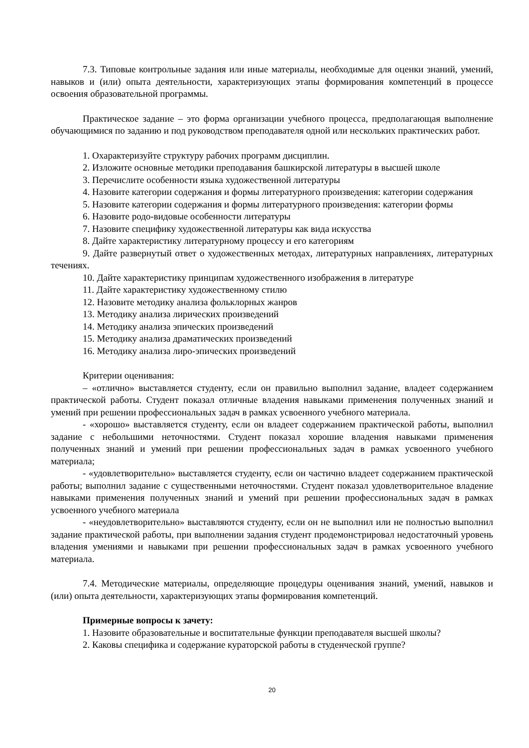7.3. Типовые контрольные задания или иные материалы, необходимые для оценки знаний, умений, навыков и (или) опыта деятельности, характеризующих этапы формирования компетенций в процессе освоения образовательной программы.
Практическое задание – это форма организации учебного процесса, предполагающая выполнение обучающимися по заданию и под руководством преподавателя одной или нескольких практических работ.
1. Охарактеризуйте структуру рабочих программ дисциплин.
2. Изложите основные методики преподавания башкирской литературы в высшей школе
3. Перечислите особенности языка художественной литературы
4. Назовите категории содержания и формы литературного произведения: категории содержания
5. Назовите категории содержания и формы литературного произведения: категории формы
6. Назовите родо-видовые особенности литературы
7. Назовите специфику художественной литературы как вида искусства
8. Дайте характеристику литературному процессу и его категориям
9. Дайте развернутый ответ о художественных методах, литературных направлениях, литературных течениях.
10. Дайте характеристику принципам художественного изображения в литературе
11. Дайте характеристику художественному стилю
12. Назовите методику анализа фольклорных жанров
13. Методику анализа лирических произведений
14. Методику анализа эпических произведений
15. Методику анализа драматических произведений
16. Методику анализа лиро-эпических произведений
Критерии оценивания:
– «отлично» выставляется студенту, если он правильно выполнил задание, владеет содержанием практической работы. Студент показал отличные владения навыками применения полученных знаний и умений при решении профессиональных задач в рамках усвоенного учебного материала.
- «хорошо» выставляется студенту, если он владеет содержанием практической работы, выполнил задание с небольшими неточностями. Студент показал хорошие владения навыками применения полученных знаний и умений при решении профессиональных задач в рамках усвоенного учебного материала;
- «удовлетворительно» выставляется студенту, если он частично владеет содержанием практической работы; выполнил задание с существенными неточностями. Студент показал удовлетворительное владение навыками применения полученных знаний и умений при решении профессиональных задач в рамках усвоенного учебного материала
- «неудовлетворительно» выставляются студенту, если он не выполнил или не полностью выполнил задание практической работы, при выполнении задания студент продемонстрировал недостаточный уровень владения умениями и навыками при решении профессиональных задач в рамках усвоенного учебного материала.
7.4. Методические материалы, определяющие процедуры оценивания знаний, умений, навыков и (или) опыта деятельности, характеризующих этапы формирования компетенций.
Примерные вопросы к зачету:
1. Назовите образовательные и воспитательные функции преподавателя высшей школы?
2. Каковы специфика и содержание кураторской работы в студенческой группе?
20